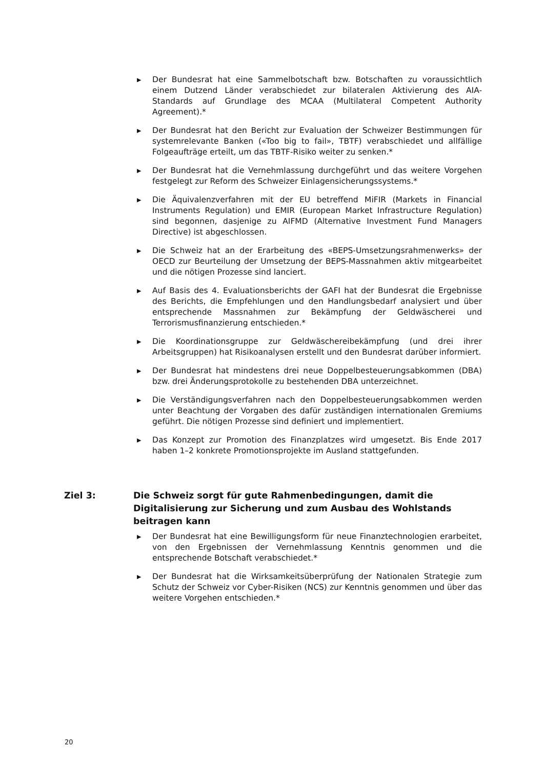▶ Der Bundesrat hat eine Sammelbotschaft bzw. Botschaften zu voraussichtlich einem Dutzend Länder verabschiedet zur bilateralen Aktivierung des AIA-Standards auf Grundlage des MCAA (Multilateral Competent Authority Agreement).*
▶ Der Bundesrat hat den Bericht zur Evaluation der Schweizer Bestimmungen für systemrelevante Banken («Too big to fail», TBTF) verabschiedet und allfällige Folgeaufträge erteilt, um das TBTF-Risiko weiter zu senken.*
▶ Der Bundesrat hat die Vernehmlassung durchgeführt und das weitere Vorgehen festgelegt zur Reform des Schweizer Einlagensicherungssystems.*
▶ Die Äquivalenzverfahren mit der EU betreffend MiFIR (Markets in Financial Instruments Regulation) und EMIR (European Market Infrastructure Regulation) sind begonnen, dasjenige zu AIFMD (Alternative Investment Fund Managers Directive) ist abgeschlossen.
▶ Die Schweiz hat an der Erarbeitung des «BEPS-Umsetzungsrahmenwerks» der OECD zur Beurteilung der Umsetzung der BEPS-Massnahmen aktiv mitgearbeitet und die nötigen Prozesse sind lanciert.
▶ Auf Basis des 4. Evaluationsberichts der GAFI hat der Bundesrat die Ergebnisse des Berichts, die Empfehlungen und den Handlungsbedarf analysiert und über entsprechende Massnahmen zur Bekämpfung der Geldwäscherei und Terrorismusfinanzierung entschieden.*
▶ Die Koordinationsgruppe zur Geldwäschereibekämpfung (und drei ihrer Arbeitsgruppen) hat Risikoanalysen erstellt und den Bundesrat darüber informiert.
▶ Der Bundesrat hat mindestens drei neue Doppelbesteuerungsabkommen (DBA) bzw. drei Änderungsprotokolle zu bestehenden DBA unterzeichnet.
▶ Die Verständigungsverfahren nach den Doppelbesteuerungsabkommen werden unter Beachtung der Vorgaben des dafür zuständigen internationalen Gremiums geführt. Die nötigen Prozesse sind definiert und implementiert.
▶ Das Konzept zur Promotion des Finanzplatzes wird umgesetzt. Bis Ende 2017 haben 1–2 konkrete Promotionsprojekte im Ausland stattgefunden.
Ziel 3: Die Schweiz sorgt für gute Rahmenbedingungen, damit die Digitalisierung zur Sicherung und zum Ausbau des Wohlstands beitragen kann
▶ Der Bundesrat hat eine Bewilligungsform für neue Finanztechnologien erarbeitet, von den Ergebnissen der Vernehmlassung Kenntnis genommen und die entsprechende Botschaft verabschiedet.*
▶ Der Bundesrat hat die Wirksamkeitsüberprüfung der Nationalen Strategie zum Schutz der Schweiz vor Cyber-Risiken (NCS) zur Kenntnis genommen und über das weitere Vorgehen entschieden.*
20